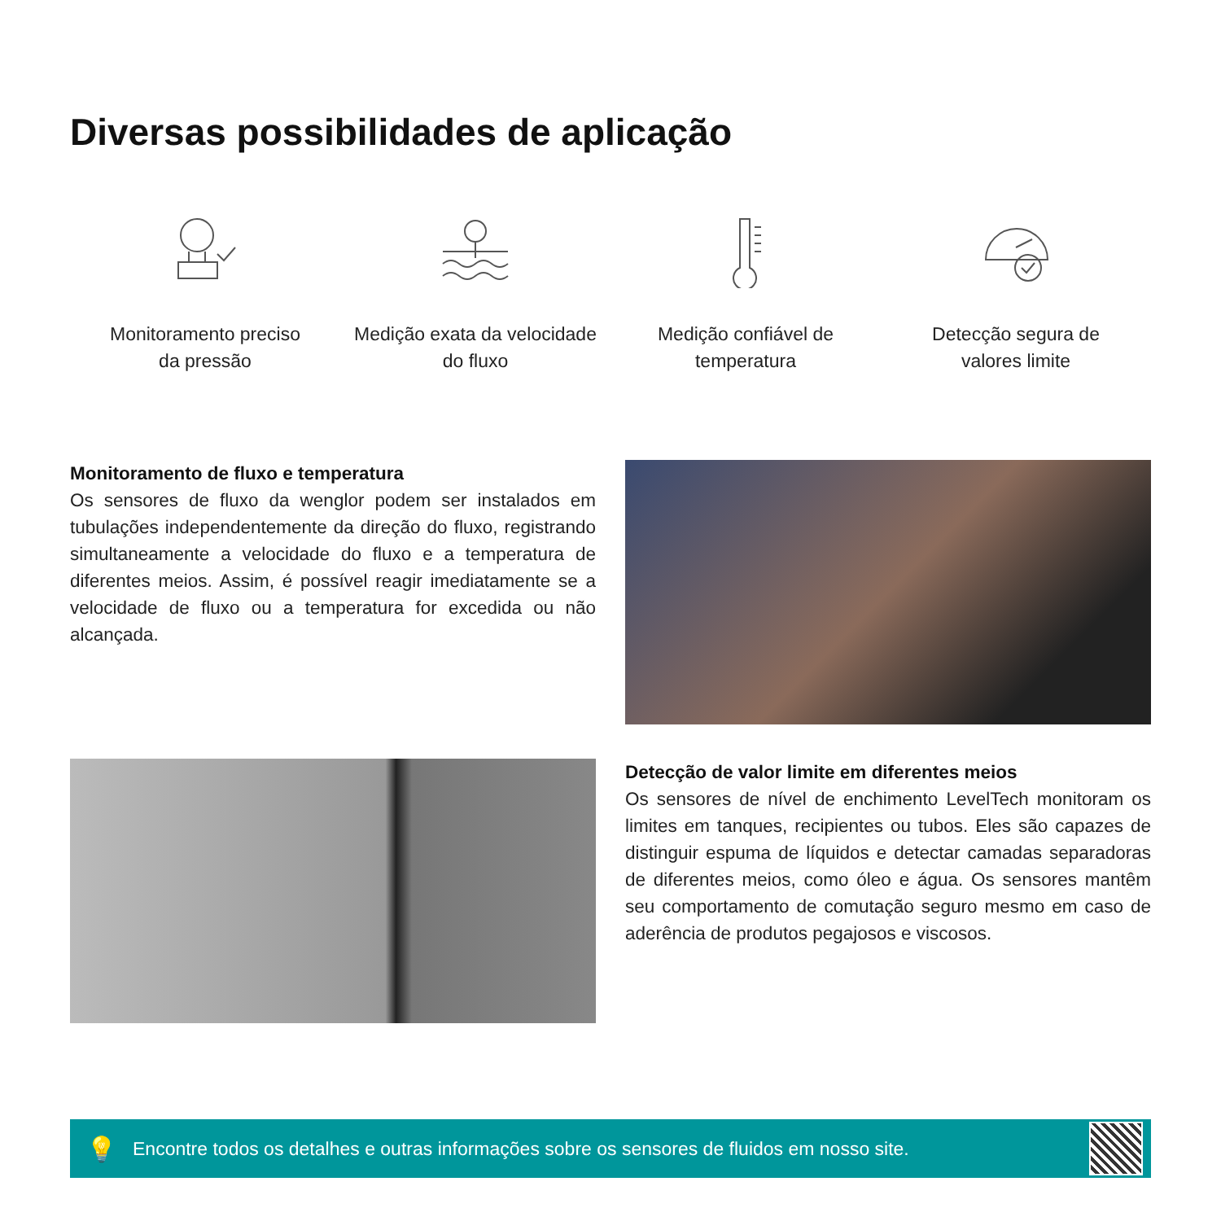Diversas possibilidades de aplicação
Monitoramento preciso
da pressão
Medição exata da velocidade
do fluxo
Medição confiável de
temperatura
Detecção segura de
valores limite
Monitoramento de fluxo e temperatura
Os sensores de fluxo da wenglor podem ser instalados em tubulações independentemente da direção do fluxo, registrando simultaneamente a velocidade do fluxo e a temperatura de diferentes meios. Assim, é possível reagir imediatamente se a velocidade de fluxo ou a temperatura for excedida ou não alcançada.
Detecção de valor limite em diferentes meios
Os sensores de nível de enchimento LevelTech monitoram os limites em tanques, recipientes ou tubos. Eles são capazes de distinguir espuma de líquidos e detectar camadas separadoras de diferentes meios, como óleo e água. Os sensores mantêm seu comportamento de comutação seguro mesmo em caso de aderência de produtos pegajosos e viscosos.
💡 Encontre todos os detalhes e outras informações sobre os sensores de fluidos em nosso site.